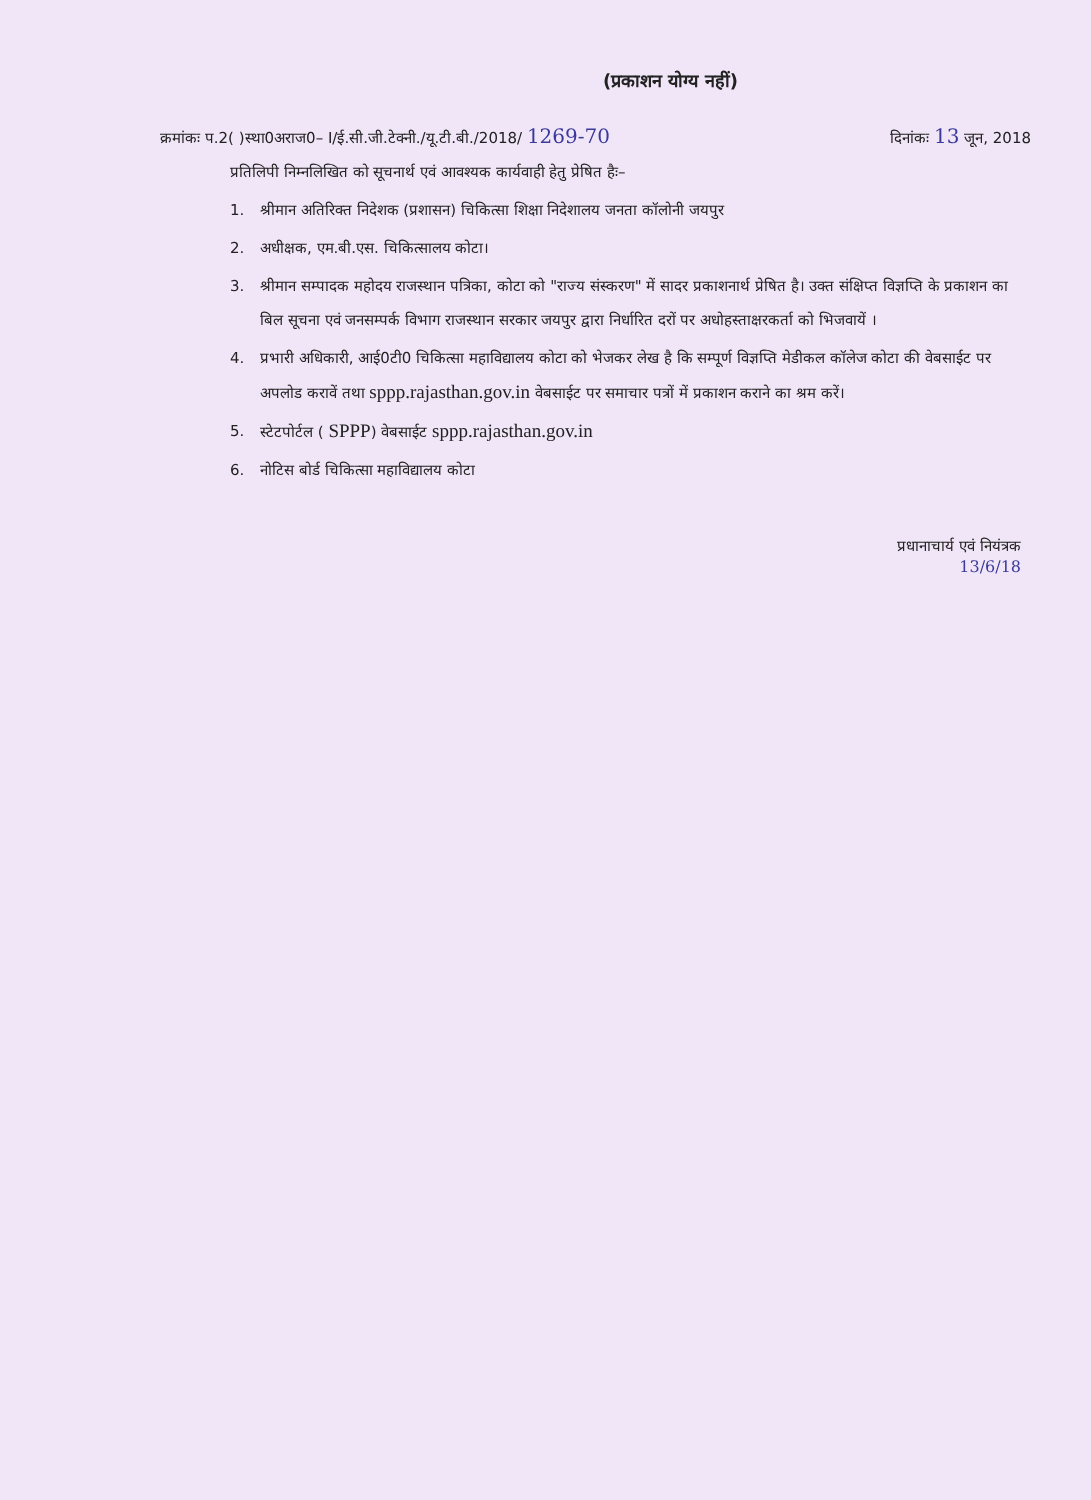(प्रकाशन योग्य नहीं)
क्रमांकः प.2( )स्था0अराज0– I/ई.सी.जी.टेक्नी./यू.टी.बी./2018/ 1269-70 दिनांकः 13 जून, 2018
प्रतिलिपी निम्नलिखित को सूचनार्थ एवं आवश्यक कार्यवाही हेतु प्रेषित हैः–
1. श्रीमान अतिरिक्त निदेशक (प्रशासन) चिकित्सा शिक्षा निदेशालय जनता कॉलोनी जयपुर
2. अधीक्षक, एम.बी.एस. चिकित्सालय कोटा।
3. श्रीमान सम्पादक महोदय राजस्थान पत्रिका, कोटा को "राज्य संस्करण" में सादर प्रकाशनार्थ प्रेषित है। उक्त संक्षिप्त विज्ञप्ति के प्रकाशन का बिल सूचना एवं जनसम्पर्क विभाग राजस्थान सरकार जयपुर द्वारा निर्धारित दरों पर अधोहस्ताक्षरकर्ता को भिजवायें ।
4. प्रभारी अधिकारी, आई0टी0 चिकित्सा महाविद्यालय कोटा को भेजकर लेख है कि सम्पूर्ण विज्ञप्ति मेडीकल कॉलेज कोटा की वेबसाईट पर अपलोड करावें तथा sppp.rajasthan.gov.in वेबसाईट पर समाचार पत्रों में प्रकाशन कराने का श्रम करें।
5. स्टेटपोर्टल ( SPPP) वेबसाईट sppp.rajasthan.gov.in
6. नोटिस बोर्ड चिकित्सा महाविद्यालय कोटा
प्रधानाचार्य एवं नियंत्रक
13/6/18